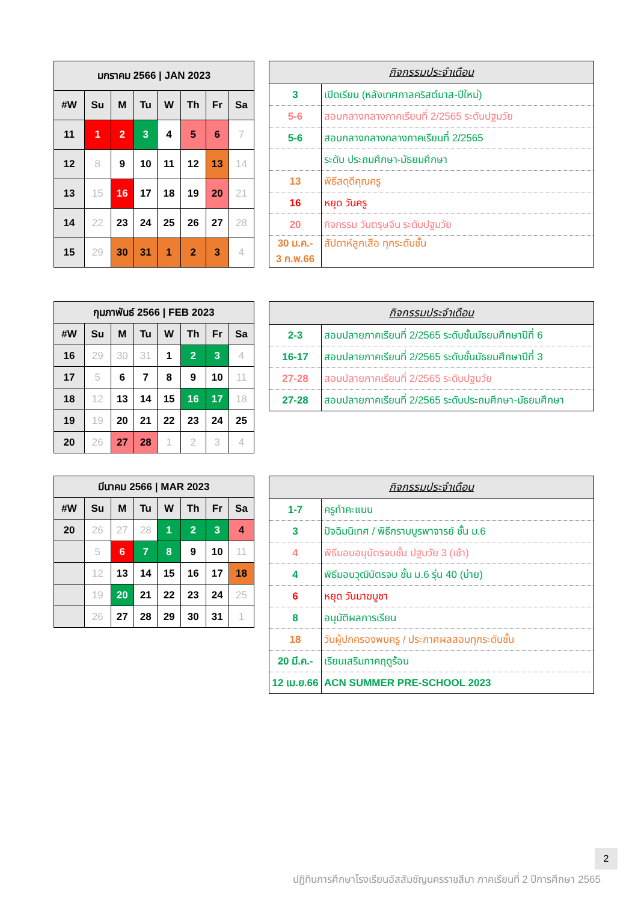| มกราคม 2566 / JAN 2023 | | | | | | | |
| --- | --- | --- | --- | --- | --- | --- | --- |
| #W | Su | M | Tu | W | Th | Fr | Sa |
| 11 | 1 | 2 | 3 | 4 | 5 | 6 | 7 |
| 12 | 8 | 9 | 10 | 11 | 12 | 13 | 14 |
| 13 | 15 | 16 | 17 | 18 | 19 | 20 | 21 |
| 14 | 22 | 23 | 24 | 25 | 26 | 27 | 28 |
| 15 | 29 | 30 | 31 | 1 | 2 | 3 | 4 |
| กิจกรรมประจำเดือน | |
| --- | --- |
| 3 | เปิดเรียน (หลังเทศกาลคริสต์มาส-ปีใหม่) |
| 5-6 | สอบกลางกลางภาคเรียนที่ 2/2565 ระดับปฐมวัย |
| 5-6 | สอบกลางกลางกลางภาคเรียนที่ 2/2565 |
| | ระดับ ประถมศึกษา-มัธยมศึกษา |
| 13 | พิธีสดุดีคุณครู |
| 16 | หยุด วันครู |
| 20 | กิจกรรม วันตรุษจีน ระดับปฐมวัย |
| 30 ม.ค.- 3 ก.พ.66 | สัปดาห์ลูกเสือ ทุกระดับชั้น |
| กุมภาพันธ์ 2566 / FEB 2023 | | | | | | | |
| --- | --- | --- | --- | --- | --- | --- | --- |
| #W | Su | M | Tu | W | Th | Fr | Sa |
| 16 | 29 | 30 | 31 | 1 | 2 | 3 | 4 |
| 17 | 5 | 6 | 7 | 8 | 9 | 10 | 11 |
| 18 | 12 | 13 | 14 | 15 | 16 | 17 | 18 |
| 19 | 19 | 20 | 21 | 22 | 23 | 24 | 25 |
| 20 | 26 | 27 | 28 | 1 | 2 | 3 | 4 |
| กิจกรรมประจำเดือน | |
| --- | --- |
| 2-3 | สอบปลายภาคเรียนที่ 2/2565 ระดับชั้นมัธยมศึกษาปีที่ 6 |
| 16-17 | สอบปลายภาคเรียนที่ 2/2565 ระดับชั้นมัธยมศึกษาปีที่ 3 |
| 27-28 | สอบปลายภาคเรียนที่ 2/2565 ระดับปฐมวัย |
| 27-28 | สอบปลายภาคเรียนที่ 2/2565 ระดับประถมศึกษา-มัธยมศึกษา |
| มีนาคม 2566 / MAR 2023 | | | | | | | |
| --- | --- | --- | --- | --- | --- | --- | --- |
| #W | Su | M | Tu | W | Th | Fr | Sa |
| 20 | 26 | 27 | 28 | 1 | 2 | 3 | 4 |
| | 5 | 6 | 7 | 8 | 9 | 10 | 11 |
| | 12 | 13 | 14 | 15 | 16 | 17 | 18 |
| | 19 | 20 | 21 | 22 | 23 | 24 | 25 |
| | 26 | 27 | 28 | 29 | 30 | 31 | 1 |
| กิจกรรมประจำเดือน | |
| --- | --- |
| 1-7 | ครูทำคะแนน |
| 3 | ปัจฉิมนิเทศ / พิธีกราบบูรพาจารย์ ชั้น ม.6 |
| 4 | พิธีมอบอนุบัตรจบชั้น ปฐมวัย 3 (เช้า) |
| 4 | พิธีมอบวุฒิบัตรจบ ชั้น ม.6 รุ่น 40 (บ่าย) |
| 6 | หยุด วันมาฆบูชา |
| 8 | อนุมัติผลการเรียน |
| 18 | วันผู้ปกครองพบครู / ประกาศผลสอบทุกระดับชั้น |
| 20 มี.ค.- | เรียนเสริมภาคฤดูร้อน |
| 12 เม.ย.66 | ACN SUMMER PRE-SCHOOL 2023 |
2
ปฏิทินการศึกษาโรงเรียนอัสสัมชัญนครราชสีมา ภาคเรียนที่ 2 ปีการศึกษา 2565